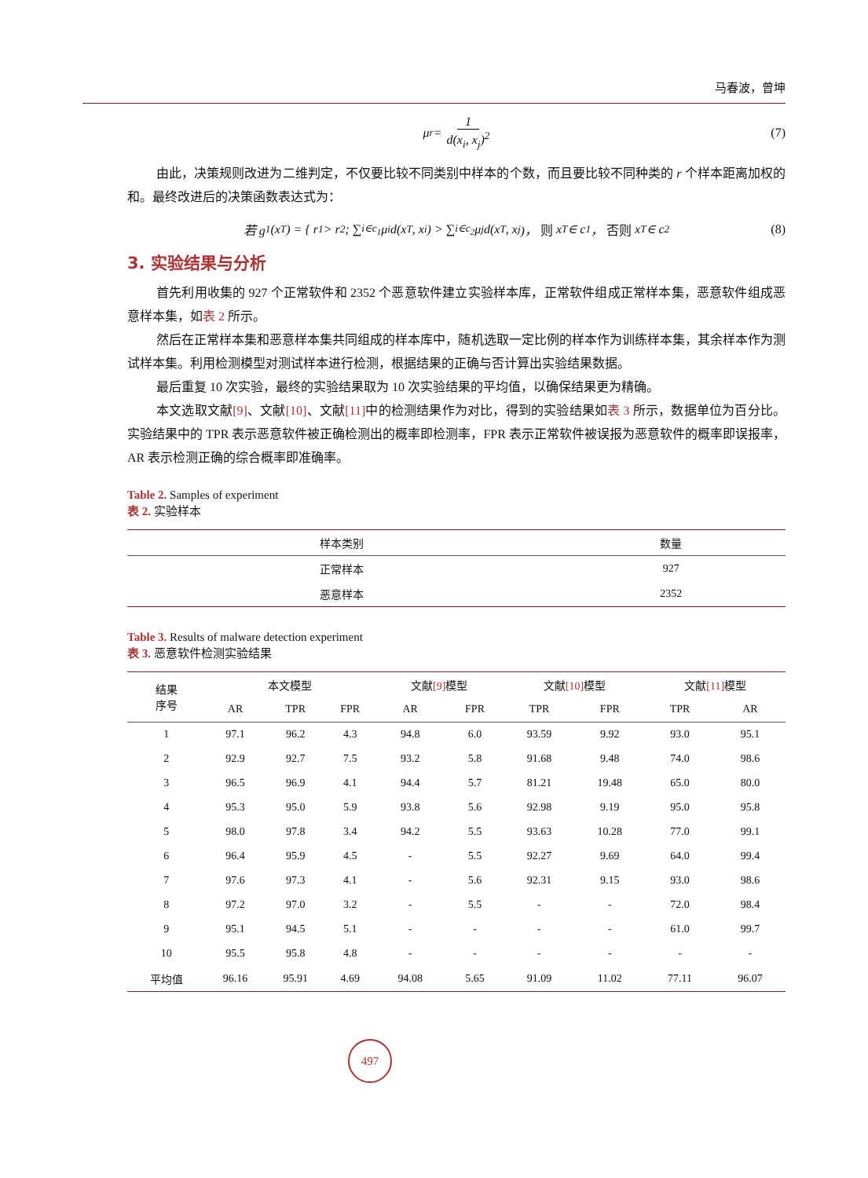马春波，曾坤
μ<sub>r</sub> = 1 d(x<sub>i</sub>, x<sub>j</sub>)<sup>2</sup> (7)
由此，决策规则改进为二维判定，不仅要比较不同类别中样本的个数，而且要比较不同种类的 r 个样本距离加权的和。最终改进后的决策函数表达式为：
若 g<sub>1</sub>(x<sub>T</sub>) = { r<sub>1</sub> > r<sub>2</sub>; ∑<sub>i∈c<sub>1</sub></sub> μ<sub>i</sub>d(x<sub>T</sub>, x<sub>i</sub>) > ∑<sub>i∈c<sub>2</sub></sub> μ<sub>j</sub>d(x<sub>T</sub>, x<sub>j</sub>)， 则 x<sub>T</sub> ∈ c<sub>1</sub>， 否则 x<sub>T</sub> ∈ c<sub>2</sub> (8)
3. 实验结果与分析
首先利用收集的 927 个正常软件和 2352 个恶意软件建立实验样本库，正常软件组成正常样本集，恶意软件组成恶意样本集，如表 2 所示。
然后在正常样本集和恶意样本集共同组成的样本库中，随机选取一定比例的样本作为训练样本集，其余样本作为测试样本集。利用检测模型对测试样本进行检测，根据结果的正确与否计算出实验结果数据。
最后重复 10 次实验，最终的实验结果取为 10 次实验结果的平均值，以确保结果更为精确。
本文选取文献[9]、文献[10]、文献[11] 中的检测结果作为对比，得到的实验结果如表 3 所示，数据单位为百分比。实验结果中的 TPR 表示恶意软件被正确检测出的概率即检测率，FPR 表示正常软件被误报为恶意软件的概率即误报率，AR 表示检测正确的综合概率即准确率。
Table 2. Samples of experiment
表 2. 实验样本
| 样本类别 | 数量 |
| --- | --- |
| 正常样本 | 927 |
| 恶意样本 | 2352 |
Table 3. Results of malware detection experiment
表 3. 恶意软件检测实验结果
| 结果 序号 | 本文模型 | | | 文献 [9] 模型 | | 文献 [10] 模型 | | 文献 [11] 模型 | |
| --- | --- | --- | --- | --- | --- | --- | --- | --- | --- |
| | AR | TPR | FPR | AR | FPR | TPR | FPR | TPR | AR |
| 1 | 97.1 | 96.2 | 4.3 | 94.8 | 6.0 | 93.59 | 9.92 | 93.0 | 95.1 |
| 2 | 92.9 | 92.7 | 7.5 | 93.2 | 5.8 | 91.68 | 9.48 | 74.0 | 98.6 |
| 3 | 96.5 | 96.9 | 4.1 | 94.4 | 5.7 | 81.21 | 19.48 | 65.0 | 80.0 |
| 4 | 95.3 | 95.0 | 5.9 | 93.8 | 5.6 | 92.98 | 9.19 | 95.0 | 95.8 |
| 5 | 98.0 | 97.8 | 3.4 | 94.2 | 5.5 | 93.63 | 10.28 | 77.0 | 99.1 |
| 6 | 96.4 | 95.9 | 4.5 | - | 5.5 | 92.27 | 9.69 | 64.0 | 99.4 |
| 7 | 97.6 | 97.3 | 4.1 | - | 5.6 | 92.31 | 9.15 | 93.0 | 98.6 |
| 8 | 97.2 | 97.0 | 3.2 | - | 5.5 | - | - | 72.0 | 98.4 |
| 9 | 95.1 | 94.5 | 5.1 | - | - | - | - | 61.0 | 99.7 |
| 10 | 95.5 | 95.8 | 4.8 | - | - | - | - | - | - |
| 平均值 | 96.16 | 95.91 | 4.69 | 94.08 | 5.65 | 91.09 | 11.02 | 77.11 | 96.07 |
497